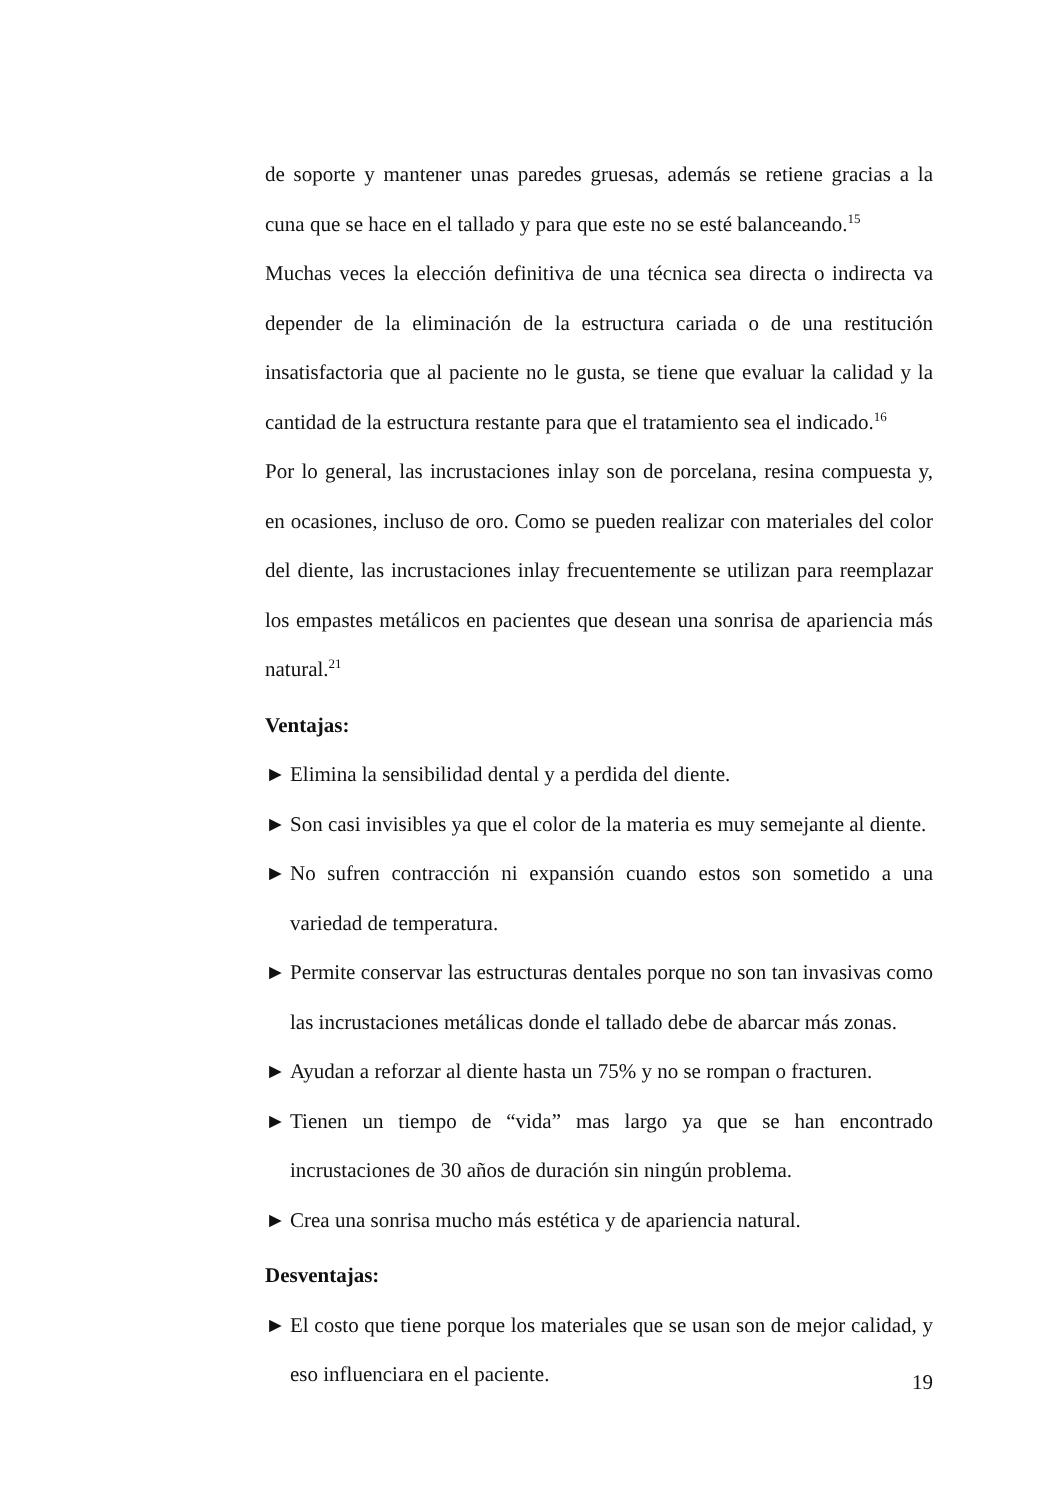de soporte y mantener unas paredes gruesas, además se retiene gracias a la cuna que se hace en el tallado y para que este no se esté balanceando.<sup>15</sup>
Muchas veces la elección definitiva de una técnica sea directa o indirecta va depender de la eliminación de la estructura cariada o de una restitución insatisfactoria que al paciente no le gusta, se tiene que evaluar la calidad y la cantidad de la estructura restante para que el tratamiento sea el indicado.<sup>16</sup>
Por lo general, las incrustaciones inlay son de porcelana, resina compuesta y, en ocasiones, incluso de oro. Como se pueden realizar con materiales del color del diente, las incrustaciones inlay frecuentemente se utilizan para reemplazar los empastes metálicos en pacientes que desean una sonrisa de apariencia más natural.<sup>21</sup>
Ventajas:
► Elimina la sensibilidad dental y a perdida del diente.
► Son casi invisibles ya que el color de la materia es muy semejante al diente.
► No sufren contracción ni expansión cuando estos son sometido a una variedad de temperatura.
► Permite conservar las estructuras dentales porque no son tan invasivas como las incrustaciones metálicas donde el tallado debe de abarcar más zonas.
► Ayudan a reforzar al diente hasta un 75% y no se rompan o fracturen.
► Tienen un tiempo de “vida” mas largo ya que se han encontrado incrustaciones de 30 años de duración sin ningún problema.
► Crea una sonrisa mucho más estética y de apariencia natural.
Desventajas:
► El costo que tiene porque los materiales que se usan son de mejor calidad, y eso influenciara en el paciente.
19